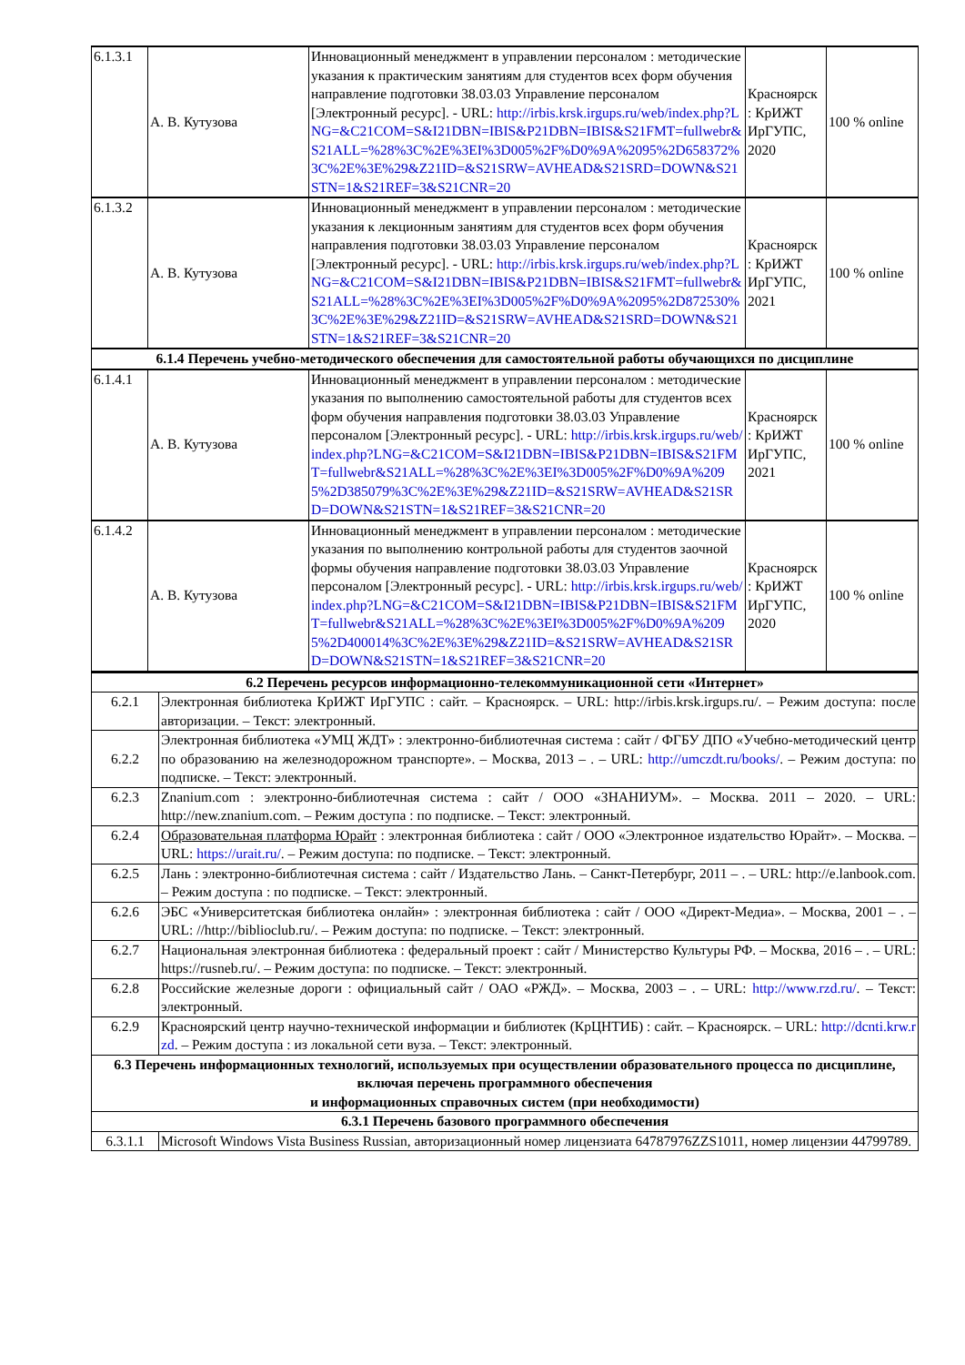| 6.1.3.1 | А. В. Кутузова | Инновационный менеджмент в управлении персоналом : методические указания к практическим занятиям для студентов всех форм обучения направление подготовки 38.03.03 Управление персоналом [Электронный ресурс]. - URL: http://irbis.krsk.irgups.ru/web/index.php?LNG=&C21COM=S&I21DBN=IBIS&P21DBN=IBIS&S21FMT=fullwebr&S21ALL=%28%3C%2E%3EI%3D005%2F%D0%9A%2095%2D658372%3C%2E%3E%29&Z21ID=&S21SRW=AVHEAD&S21SRD=DOWN&S21STN=1&S21REF=3&S21CNR=20 | Красноярск : КрИЖТ ИрГУПС, 2020 | 100 % online |
| 6.1.3.2 | А. В. Кутузова | Инновационный менеджмент в управлении персоналом : методические указания к лекционным занятиям для студентов всех форм обучения направления подготовки 38.03.03 Управление персоналом [Электронный ресурс]. - URL: http://irbis.krsk.irgups.ru/web/index.php?LNG=&C21COM=S&I21DBN=IBIS&P21DBN=IBIS&S21FMT=fullwebr&S21ALL=%28%3C%2E%3EI%3D005%2F%D0%9A%2095%2D872530%3C%2E%3E%29&Z21ID=&S21SRW=AVHEAD&S21SRD=DOWN&S21STN=1&S21REF=3&S21CNR=20 | Красноярск : КрИЖТ ИрГУПС, 2021 | 100 % online |
| 6.1.4 Перечень учебно-методического обеспечения для самостоятельной работы обучающихся по дисциплине | | | | |
| 6.1.4.1 | А. В. Кутузова | Инновационный менеджмент в управлении персоналом : методические указания по выполнению самостоятельной работы для студентов всех форм обучения направления подготовки 38.03.03 Управление персоналом [Электронный ресурс]. - URL: http://irbis.krsk.irgups.ru/web/index.php?LNG=&C21COM=S&I21DBN=IBIS&P21DBN=IBIS&S21FMT=fullwebr&S21ALL=%28%3C%2E%3EI%3D005%2F%D0%9A%2095%2D385079%3C%2E%3E%29&Z21ID=&S21SRW=AVHEAD&S21SRD=DOWN&S21STN=1&S21REF=3&S21CNR=20 | Красноярск : КрИЖТ ИрГУПС, 2021 | 100 % online |
| 6.1.4.2 | А. В. Кутузова | Инновационный менеджмент в управлении персоналом : методические указания по выполнению контрольной работы для студентов заочной формы обучения направление подготовки 38.03.03 Управление персоналом [Электронный ресурс]. - URL: http://irbis.krsk.irgups.ru/web/index.php?LNG=&C21COM=S&I21DBN=IBIS&P21DBN=IBIS&S21FMT=fullwebr&S21ALL=%28%3C%2E%3EI%3D005%2F%D0%9A%2095%2D400014%3C%2E%3E%29&Z21ID=&S21SRW=AVHEAD&S21SRD=DOWN&S21STN=1&S21REF=3&S21CNR=20 | Красноярск : КрИЖТ ИрГУПС, 2020 | 100 % online |
| 6.2 Перечень ресурсов информационно-телекоммуникационной сети «Интернет» | |
| --- | --- |
| 6.2.1 | Электронная библиотека КрИЖТ ИрГУПС : сайт. – Красноярск. – URL: http://irbis.krsk.irgups.ru/. – Режим доступа: после авторизации. – Текст: электронный. |
| 6.2.2 | Электронная библиотека «УМЦ ЖДТ» : электронно-библиотечная система : сайт / ФГБУ ДПО «Учебно-методический центр по образованию на железнодорожном транспорте». – Москва, 2013 – . – URL: http://umczdt.ru/books/ . – Режим доступа: по подписке. – Текст: электронный. |
| 6.2.3 | Znanium.com : электронно-библиотечная система : сайт / ООО «ЗНАНИУМ». – Москва. 2011 – 2020. – URL: http://new.znanium.com. – Режим доступа : по подписке. – Текст: электронный. |
| 6.2.4 | Образовательная платформа Юрайт : электронная библиотека : сайт / ООО «Электронное издательство Юрайт». – Москва. – URL: https://urait.ru/ . – Режим доступа: по подписке. – Текст: электронный. |
| 6.2.5 | Лань : электронно-библиотечная система : сайт / Издательство Лань. – Санкт-Петербург, 2011 – . – URL: http://e.lanbook.com. – Режим доступа : по подписке. – Текст: электронный. |
| 6.2.6 | ЭБС «Университетская библиотека онлайн» : электронная библиотека : сайт / ООО «Директ-Медиа». – Москва, 2001 – . – URL: //http://biblioclub.ru/. – Режим доступа: по подписке. – Текст: электронный. |
| 6.2.7 | Национальная электронная библиотека : федеральный проект : сайт / Министерство Культуры РФ. – Москва, 2016 – . – URL: https://rusneb.ru/. – Режим доступа: по подписке. – Текст: электронный. |
| 6.2.8 | Российские железные дороги : официальный сайт / ОАО «РЖД». – Москва, 2003 – . – URL: http://www.rzd.ru/ . – Текст: электронный. |
| 6.2.9 | Красноярский центр научно-технической информации и библиотек (КрЦНТИБ) : сайт. – Красноярск. – URL: http://dcnti.krw.rzd . – Режим доступа : из локальной сети вуза. – Текст: электронный. |
| 6.3 Перечень информационных технологий, используемых при осуществлении образовательного процесса по дисциплине, включая перечень программного обеспечения и информационных справочных систем (при необходимости) | |
| 6.3.1 Перечень базового программного обеспечения | |
| 6.3.1.1 | Microsoft Windows Vista Business Russian, авторизационный номер лицензиата 64787976ZZS1011, номер лицензии 44799789. |